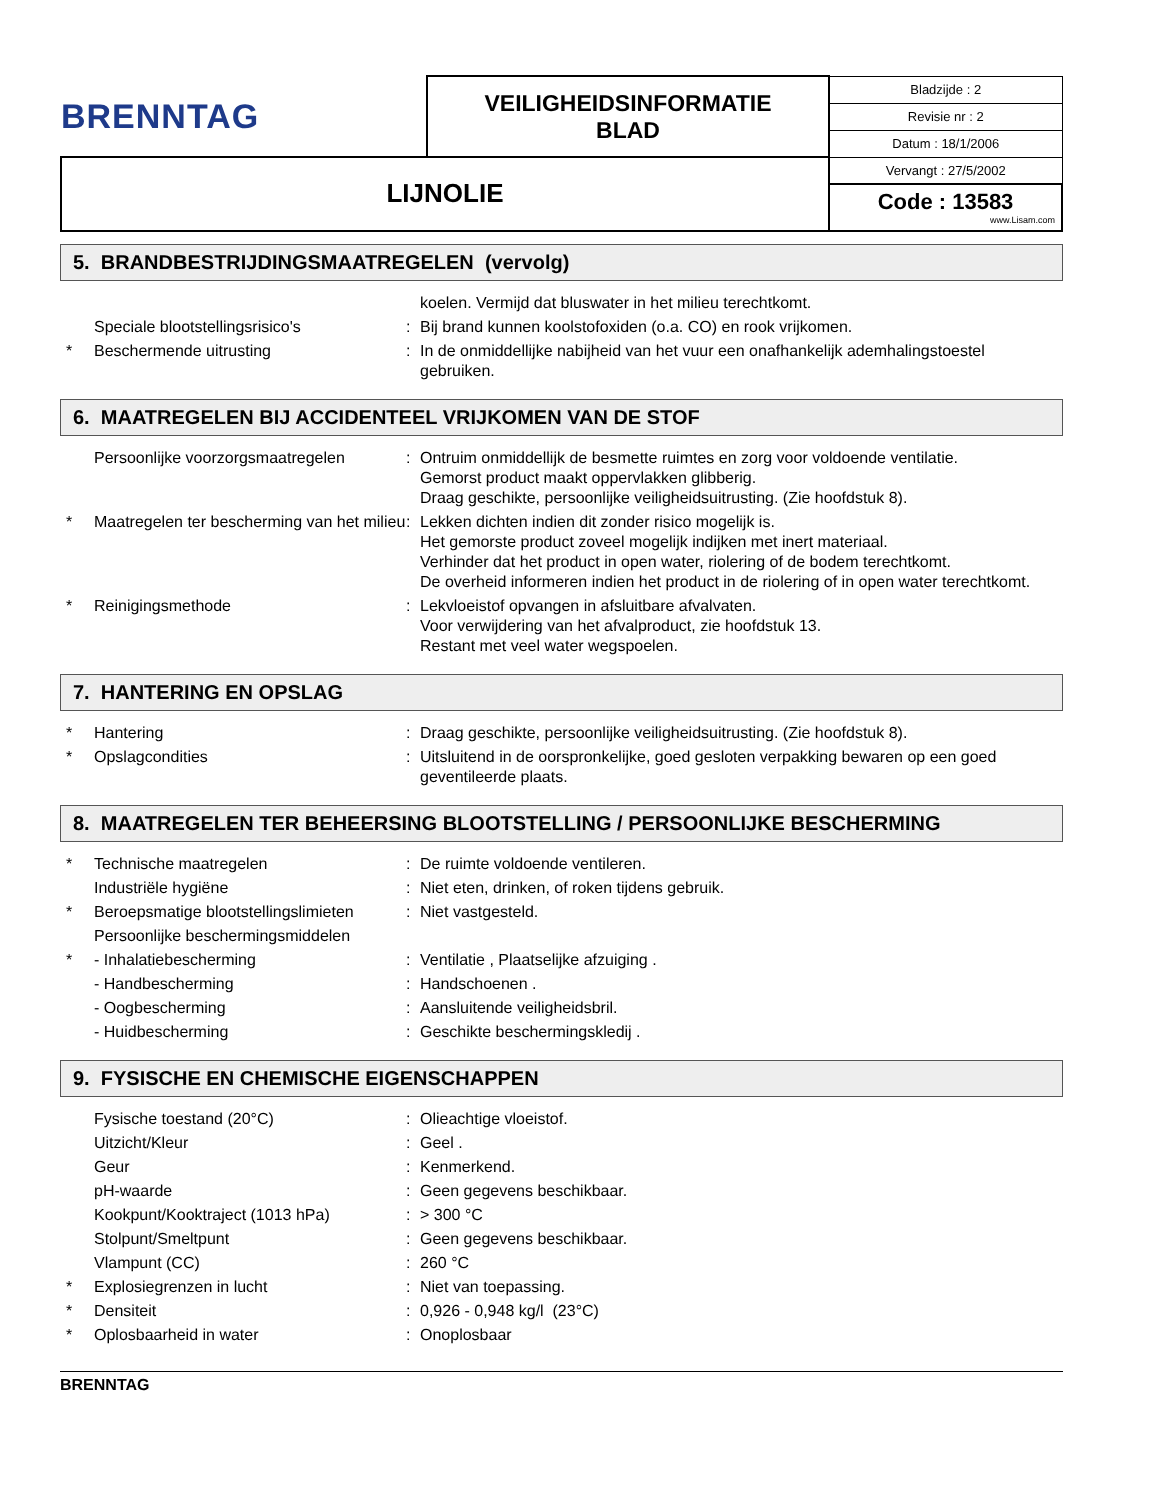| BRENNTAG | VEILIGHEIDSINFORMATIE BLAD | Bladzijde : 2 |
| | | Revisie nr : 2 |
| | | Datum : 18/1/2006 |
| LIJNOLIE | | Vervangt : 27/5/2002 |
| | | Code : 13583 www.Lisam.com |
5. BRANDBESTRIJDINGSMAATREGELEN (vervolg)
| | | | koelen. Vermijd dat bluswater in het milieu terechtkomt. |
| | Speciale blootstellingsrisico's | : | Bij brand kunnen koolstofoxiden (o.a. CO) en rook vrijkomen. |
| * | Beschermende uitrusting | : | In de onmiddellijke nabijheid van het vuur een onafhankelijk ademhalingstoestel gebruiken. |
6. MAATREGELEN BIJ ACCIDENTEEL VRIJKOMEN VAN DE STOF
| | Persoonlijke voorzorgsmaatregelen | : | Ontruim onmiddellijk de besmette ruimtes en zorg voor voldoende ventilatie. Gemorst product maakt oppervlakken glibberig. Draag geschikte, persoonlijke veiligheidsuitrusting. (Zie hoofdstuk 8). |
| * | Maatregelen ter bescherming van het milieu | : | Lekken dichten indien dit zonder risico mogelijk is. Het gemorste product zoveel mogelijk indijken met inert materiaal. Verhinder dat het product in open water, riolering of de bodem terechtkomt. De overheid informeren indien het product in de riolering of in open water terechtkomt. |
| * | Reinigingsmethode | : | Lekvloeistof opvangen in afsluitbare afvalvaten. Voor verwijdering van het afvalproduct, zie hoofdstuk 13. Restant met veel water wegspoelen. |
7. HANTERING EN OPSLAG
| * | Hantering | : | Draag geschikte, persoonlijke veiligheidsuitrusting. (Zie hoofdstuk 8). |
| * | Opslagcondities | : | Uitsluitend in de oorspronkelijke, goed gesloten verpakking bewaren op een goed geventileerde plaats. |
8. MAATREGELEN TER BEHEERSING BLOOTSTELLING / PERSOONLIJKE BESCHERMING
| * | Technische maatregelen | : | De ruimte voldoende ventileren. |
| | Industriële hygiëne | : | Niet eten, drinken, of roken tijdens gebruik. |
| * | Beroepsmatige blootstellingslimieten | : | Niet vastgesteld. |
| | Persoonlijke beschermingsmiddelen | | |
| * | - Inhalatiebescherming | : | Ventilatie , Plaatselijke afzuiging . |
| | - Handbescherming | : | Handschoenen . |
| | - Oogbescherming | : | Aansluitende veiligheidsbril. |
| | - Huidbescherming | : | Geschikte beschermingskledij . |
9. FYSISCHE EN CHEMISCHE EIGENSCHAPPEN
| | Fysische toestand (20°C) | : | Olieachtige vloeistof. |
| | Uitzicht/Kleur | : | Geel . |
| | Geur | : | Kenmerkend. |
| | pH-waarde | : | Geen gegevens beschikbaar. |
| | Kookpunt/Kooktraject (1013 hPa) | : | > 300 °C |
| | Stolpunt/Smeltpunt | : | Geen gegevens beschikbaar. |
| | Vlampunt (CC) | : | 260 °C |
| * | Explosiegrenzen in lucht | : | Niet van toepassing. |
| * | Densiteit | : | 0,926 - 0,948 kg/l (23°C) |
| * | Oplosbaarheid in water | : | Onoplosbaar |
BRENNTAG